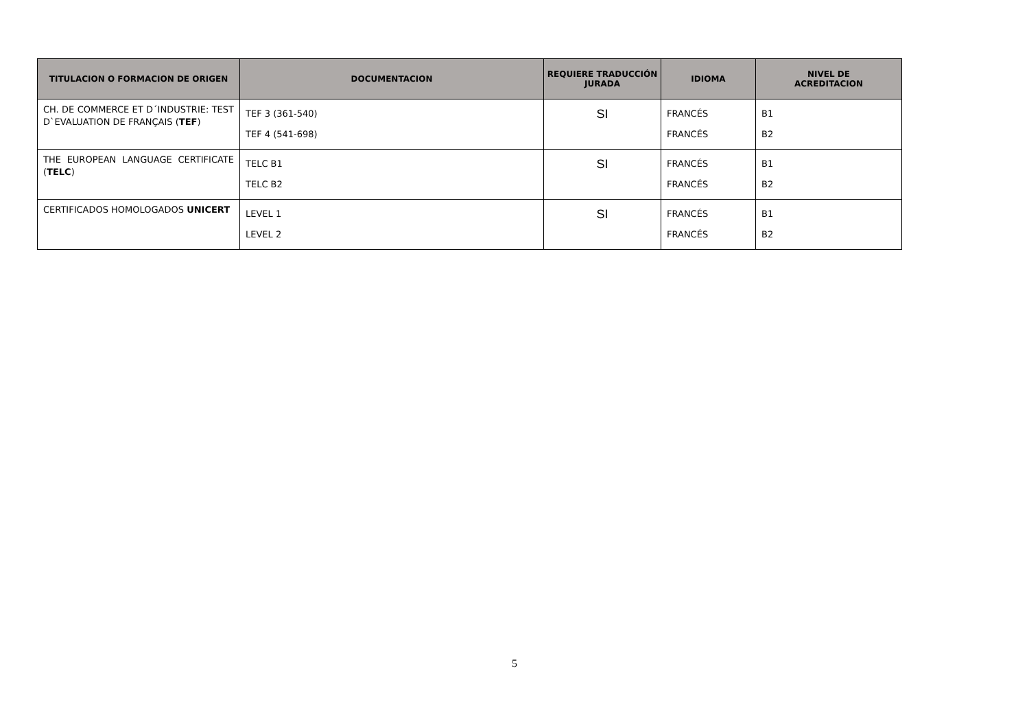| TITULACION O FORMACION DE ORIGEN | DOCUMENTACION | REQUIERE TRADUCCIÓN JURADA | IDIOMA | NIVEL DE ACREDITACION |
| --- | --- | --- | --- | --- |
| CH. DE COMMERCE ET D´INDUSTRIE: TEST D`EVALUATION DE FRANÇAIS ( TEF ) | TEF 3 (361-540) TEF 4 (541-698) | SI | FRANCÉS FRANCÉS | B1 B2 |
| THE EUROPEAN LANGUAGE CERTIFICATE ( TELC ) | TELC B1 TELC B2 | SI | FRANCÉS FRANCÉS | B1 B2 |
| CERTIFICADOS HOMOLOGADOS UNICERT | LEVEL 1 LEVEL 2 | SI | FRANCÉS FRANCÉS | B1 B2 |
5